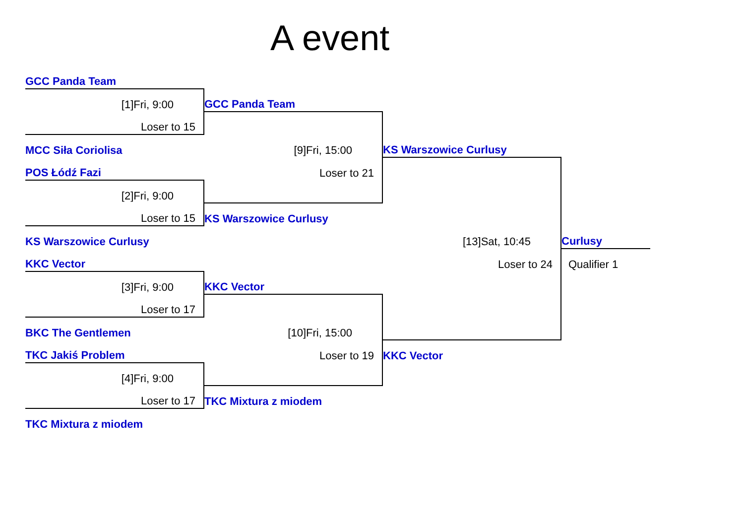A event
| GCC Panda Team | | | |
| [1]Fri, 9:00 | GCC Panda Team | | |
| Loser to 15 | | | |
| MCC Siła Coriolisa | [9]Fri, 15:00 | KS Warszowice Curlusy | |
| POS Łódź Fazi | Loser to 21 | | |
| [2]Fri, 9:00 | | | |
| Loser to 15 | KS Warszowice Curlusy | | |
| KS Warszowice Curlusy | | [13]Sat, 10:45 | Curlusy |
| KKC Vector | | Loser to 24 | Qualifier 1 |
| [3]Fri, 9:00 | KKC Vector | | |
| Loser to 17 | | | |
| BKC The Gentlemen | [10]Fri, 15:00 | | |
| TKC Jakiś Problem | Loser to 19 | KKC Vector | |
| [4]Fri, 9:00 | | | |
| Loser to 17 | TKC Mixtura z miodem | | |
| TKC Mixtura z miodem | | | |